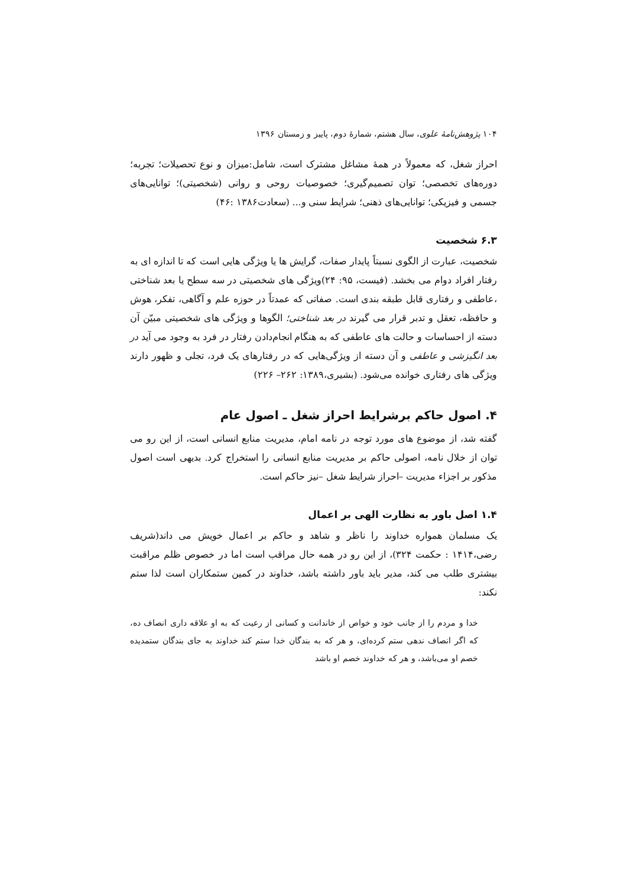۱۰۴ پژوهش‌نامهٔ علوی، سال هشتم، شمارهٔ دوم، پاییز و زمستان ۱۳۹۶
احراز شغل، که معمولاً در همهٔ مشاغل مشترک است، شامل:میزان و نوع تحصیلات؛ تجربه؛ دوره‌های تخصصی؛ توان تصمیم‌گیری؛ خصوصیات روحی و روانی (شخصیتی)؛ توانایی‌های جسمی و فیزیکی؛ توانایی‌های ذهنی؛ شرایط سنی و... (سعادت۱۳۸۶ :۴۶)
۶.۳ شخصیت
شخصیت، عبارت از الگوی نسبتاً پایدار صفات، گرایش ها یا ویژگی هایی است که تا اندازه ای به رفتار افراد دوام می بخشد. (فیست، ۹۵: ۲۴)ویژگی های شخصیتی در سه سطح یا بعد شناختی ،عاطفی و رفتاری قابل طبقه بندی است. صفاتی که عمدتاً در حوزه علم و آگاهی، تفکر، هوش و حافظه، تعقل و تدبر قرار می گیرند در بعد شناختی؛ الگوها و ویژگی های شخصیتی مبیّن آن دسته از احساسات و حالت های عاطفی که به هنگام انجام‌دادن رفتار در فرد به وجود می آید در بعد انگیزشی و عاطفی و آن دسته از ویژگی‌هایی که در رفتارهای یک فرد، تجلی و ظهور دارند ویژگی های رفتاری خوانده می‌شود. (بشیری،۱۳۸۹: ۲۶۲– ۲۲۶)
۴. اصول حاکم برشرایط احراز شغل ـ اصول عام
گفته شد، از موضوع های مورد توجه در نامه امام، مدیریت منابع انسانی است، از این رو می توان از خلال نامه، اصولی حاکم بر مدیریت منابع انسانی را استخراج کرد. بدیهی است اصول مذکور بر اجزاء مدیریت –احراز شرایط شغل –نیز حاکم است.
۱.۴ اصل باور به نظارت الهی بر اعمال
یک مسلمان همواره خداوند را ناظر و شاهد و حاکم بر اعمال خویش می داند(شریف رضی،۱۴۱۴ : حکمت ۳۲۴)، از این رو در همه حال مراقب است اما در خصوص ظلم مراقبت بیشتری طلب می کند، مدیر باید باور داشته باشد، خداوند در کمین ستمکاران است لذا ستم نکند:
خدا و مردم را از جانب خود و خواص از خاندانت و کسانی از رعیت که به او علاقه داری انصاف ده، که اگر انصاف ندهی ستم کرده‌ای، و هر که به بندگان خدا ستم کند خداوند به جای بندگان ستمدیده خصم او می‌باشد، و هر که خداوند خصم او باشد